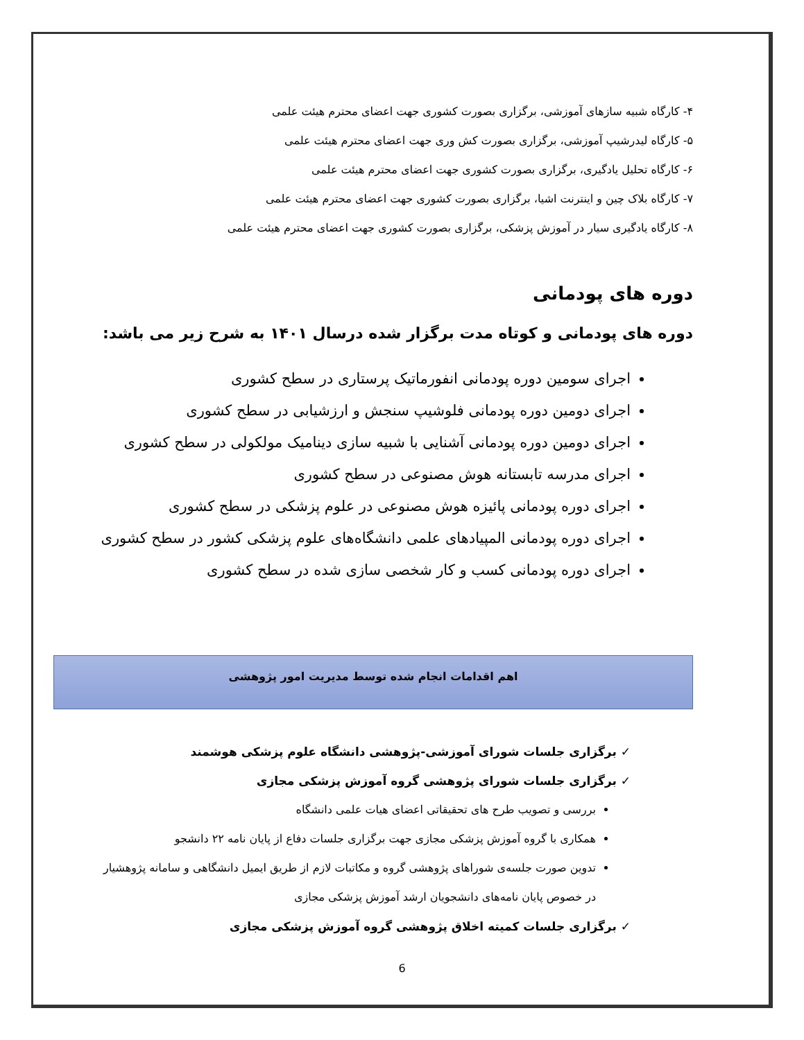۴- کارگاه شبیه سازهای آموزشی، برگزاری بصورت کشوری جهت اعضای محترم هیئت علمی
۵- کارگاه لیدرشیپ آموزشی، برگزاری بصورت کش وری جهت اعضای محترم هیئت علمی
۶- کارگاه تحلیل یادگیری، برگزاری بصورت کشوری جهت اعضای محترم هیئت علمی
۷- کارگاه بلاک چین و اینترنت اشیا، برگزاری بصورت کشوری جهت اعضای محترم هیئت علمی
۸- کارگاه یادگیری سیار در آموزش پزشکی، برگزاری بصورت کشوری جهت اعضای محترم هیئت علمی
دوره های پودمانی
دوره های پودمانی و کوتاه مدت برگزار شده درسال ۱۴۰۱ به شرح زیر می باشد:
اجرای سومین دوره پودمانی انفورماتیک پرستاری در سطح کشوری
اجرای دومین دوره پودمانی فلوشیپ سنجش و ارزشیابی در سطح کشوری
اجرای دومین دوره پودمانی آشنایی با شبیه سازی دینامیک مولکولی در سطح کشوری
اجرای مدرسه تابستانه هوش مصنوعی در سطح کشوری
اجرای دوره پودمانی پائیزه هوش مصنوعی در علوم پزشکی در سطح کشوری
اجرای دوره پودمانی المپیادهای علمی دانشگاه‌های علوم پزشکی کشور در سطح کشوری
اجرای دوره پودمانی کسب و کار شخصی سازی شده در سطح کشوری
اهم اقدامات انجام شده توسط مدیریت امور پژوهشی
✓ برگزاری جلسات شورای آموزشی-پژوهشی دانشگاه علوم پزشکی هوشمند
✓ برگزاری جلسات شورای پژوهشی گروه آموزش پزشکی مجازی
بررسی و تصویب طرح های تحقیقاتی اعضای هیات علمی دانشگاه
همکاری با گروه آموزش پزشکی مجازی جهت برگزاری جلسات دفاع از پایان نامه ۲۲ دانشجو
تدوین صورت جلسه‌ی شوراهای پژوهشی گروه و مکاتبات لازم از طریق ایمیل دانشگاهی و سامانه پژوهشیار در خصوص پایان نامه‌های دانشجویان ارشد آموزش پزشکی مجازی
✓ برگزاری جلسات کمیته اخلاق پژوهشی گروه آموزش پزشکی مجازی
6